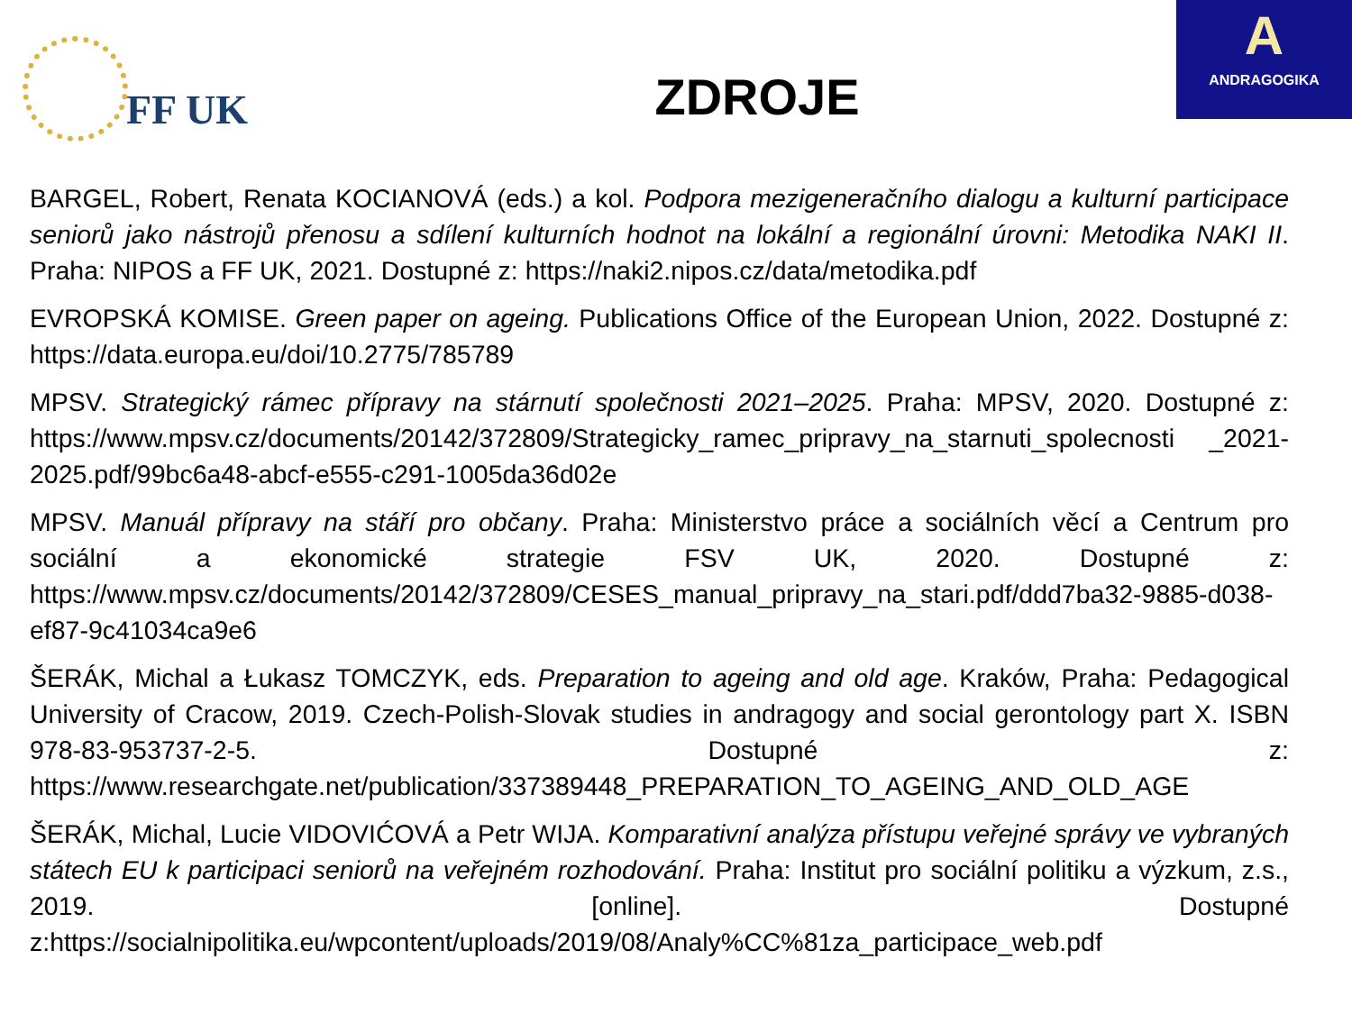FF UK
ZDROJE
A
ANDRAGOGIKA
BARGEL, Robert, Renata KOCIANOVÁ (eds.) a kol. Podpora mezigeneračního dialogu a kulturní participace seniorů jako nástrojů přenosu a sdílení kulturních hodnot na lokální a regionální úrovni: Metodika NAKI II. Praha: NIPOS a FF UK, 2021. Dostupné z: https://naki2.nipos.cz/data/metodika.pdf
EVROPSKÁ KOMISE. Green paper on ageing. Publications Office of the European Union, 2022. Dostupné z: https://data.europa.eu/doi/10.2775/785789
MPSV. Strategický rámec přípravy na stárnutí společnosti 2021–2025. Praha: MPSV, 2020. Dostupné z: https://www.mpsv.cz/documents/20142/372809/Strategicky_ramec_pripravy_na_starnuti_spolecnosti _2021-2025.pdf/99bc6a48-abcf-e555-c291-1005da36d02e
MPSV. Manuál přípravy na stáří pro občany. Praha: Ministerstvo práce a sociálních věcí a Centrum pro sociální a ekonomické strategie FSV UK, 2020. Dostupné z: https://www.mpsv.cz/documents/20142/372809/CESES_manual_pripravy_na_stari.pdf/ddd7ba32-9885-d038-ef87-9c41034ca9e6
ŠERÁK, Michal a Łukasz TOMCZYK, eds. Preparation to ageing and old age. Kraków, Praha: Pedagogical University of Cracow, 2019. Czech-Polish-Slovak studies in andragogy and social gerontology part X. ISBN 978-83-953737-2-5. Dostupné z: https://www.researchgate.net/publication/337389448_PREPARATION_TO_AGEING_AND_OLD_AGE
ŠERÁK, Michal, Lucie VIDOVIĆOVÁ a Petr WIJA. Komparativní analýza přístupu veřejné správy ve vybraných státech EU k participaci seniorů na veřejném rozhodování. Praha: Institut pro sociální politiku a výzkum, z.s., 2019. [online]. Dostupné z:https://socialnipolitika.eu/wpcontent/uploads/2019/08/Analy%CC%81za_participace_web.pdf